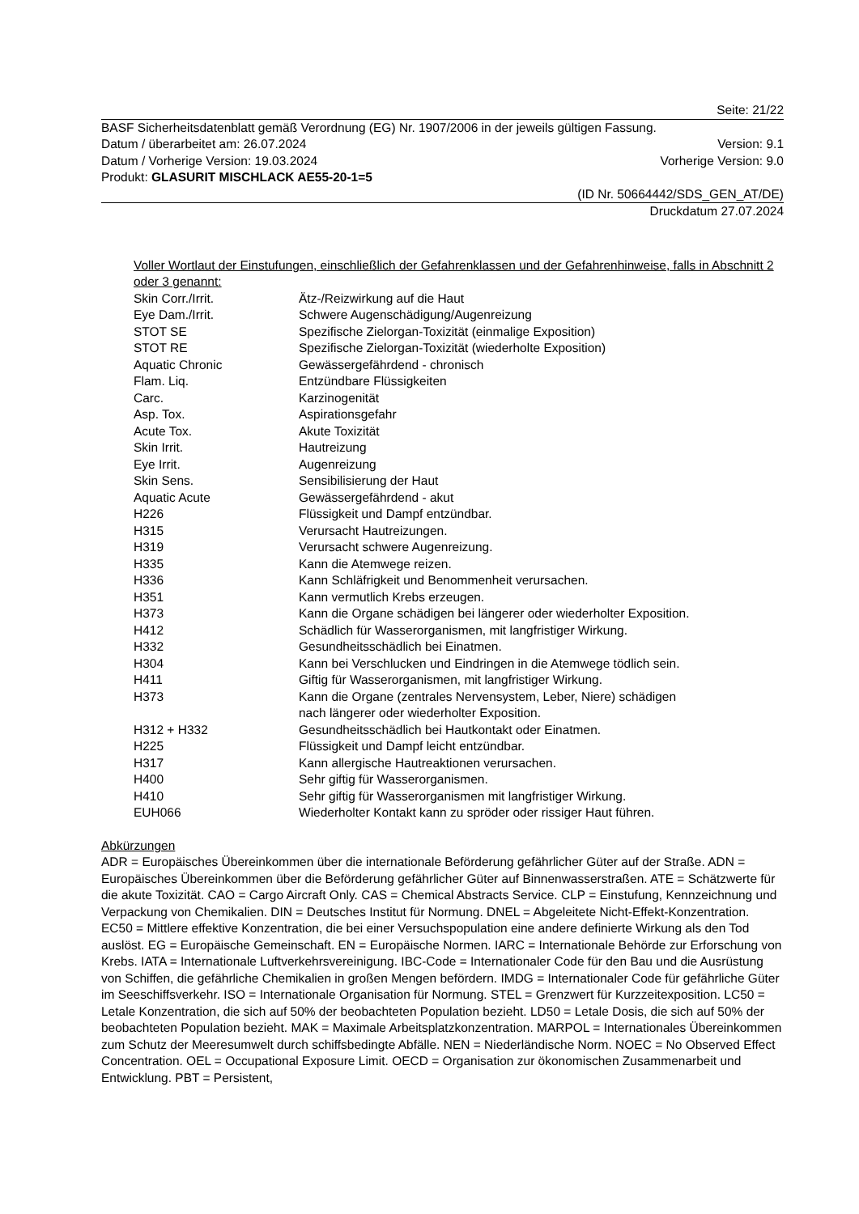Seite: 21/22
BASF Sicherheitsdatenblatt gemäß Verordnung (EG) Nr. 1907/2006 in der jeweils gültigen Fassung.
Datum / überarbeitet am: 26.07.2024 Version: 9.1
Datum / Vorherige Version: 19.03.2024 Vorherige Version: 9.0
Produkt: GLASURIT MISCHLACK AE55-20-1=5
(ID Nr. 50664442/SDS_GEN_AT/DE)
Druckdatum 27.07.2024
Voller Wortlaut der Einstufungen, einschließlich der Gefahrenklassen und der Gefahrenhinweise, falls in Abschnitt 2 oder 3 genannt:
| Skin Corr./Irrit. | Ätz-/Reizwirkung auf die Haut |
| Eye Dam./Irrit. | Schwere Augenschädigung/Augenreizung |
| STOT SE | Spezifische Zielorgan-Toxizität (einmalige Exposition) |
| STOT RE | Spezifische Zielorgan-Toxizität (wiederholte Exposition) |
| Aquatic Chronic | Gewässergefährdend - chronisch |
| Flam. Liq. | Entzündbare Flüssigkeiten |
| Carc. | Karzinogenität |
| Asp. Tox. | Aspirationsgefahr |
| Acute Tox. | Akute Toxizität |
| Skin Irrit. | Hautreizung |
| Eye Irrit. | Augenreizung |
| Skin Sens. | Sensibilisierung der Haut |
| Aquatic Acute | Gewässergefährdend - akut |
| H226 | Flüssigkeit und Dampf entzündbar. |
| H315 | Verursacht Hautreizungen. |
| H319 | Verursacht schwere Augenreizung. |
| H335 | Kann die Atemwege reizen. |
| H336 | Kann Schläfrigkeit und Benommenheit verursachen. |
| H351 | Kann vermutlich Krebs erzeugen. |
| H373 | Kann die Organe schädigen bei längerer oder wiederholter Exposition. |
| H412 | Schädlich für Wasserorganismen, mit langfristiger Wirkung. |
| H332 | Gesundheitsschädlich bei Einatmen. |
| H304 | Kann bei Verschlucken und Eindringen in die Atemwege tödlich sein. |
| H411 | Giftig für Wasserorganismen, mit langfristiger Wirkung. |
| H373 | Kann die Organe (zentrales Nervensystem, Leber, Niere) schädigen nach längerer oder wiederholter Exposition. |
| H312 + H332 | Gesundheitsschädlich bei Hautkontakt oder Einatmen. |
| H225 | Flüssigkeit und Dampf leicht entzündbar. |
| H317 | Kann allergische Hautreaktionen verursachen. |
| H400 | Sehr giftig für Wasserorganismen. |
| H410 | Sehr giftig für Wasserorganismen mit langfristiger Wirkung. |
| EUH066 | Wiederholter Kontakt kann zu spröder oder rissiger Haut führen. |
Abkürzungen
ADR = Europäisches Übereinkommen über die internationale Beförderung gefährlicher Güter auf der Straße. ADN = Europäisches Übereinkommen über die Beförderung gefährlicher Güter auf Binnenwasserstraßen. ATE = Schätzwerte für die akute Toxizität. CAO = Cargo Aircraft Only. CAS = Chemical Abstracts Service. CLP = Einstufung, Kennzeichnung und Verpackung von Chemikalien. DIN = Deutsches Institut für Normung. DNEL = Abgeleitete Nicht-Effekt-Konzentration. EC50 = Mittlere effektive Konzentration, die bei einer Versuchspopulation eine andere definierte Wirkung als den Tod auslöst. EG = Europäische Gemeinschaft. EN = Europäische Normen. IARC = Internationale Behörde zur Erforschung von Krebs. IATA = Internationale Luftverkehrsvereinigung. IBC-Code = Internationaler Code für den Bau und die Ausrüstung von Schiffen, die gefährliche Chemikalien in großen Mengen befördern. IMDG = Internationaler Code für gefährliche Güter im Seeschiffsverkehr. ISO = Internationale Organisation für Normung. STEL = Grenzwert für Kurzzeitexposition. LC50 = Letale Konzentration, die sich auf 50% der beobachteten Population bezieht. LD50 = Letale Dosis, die sich auf 50% der beobachteten Population bezieht. MAK = Maximale Arbeitsplatzkonzentration. MARPOL = Internationales Übereinkommen zum Schutz der Meeresumwelt durch schiffsbedingte Abfälle. NEN = Niederländische Norm. NOEC = No Observed Effect Concentration. OEL = Occupational Exposure Limit. OECD = Organisation zur ökonomischen Zusammenarbeit und Entwicklung. PBT = Persistent,